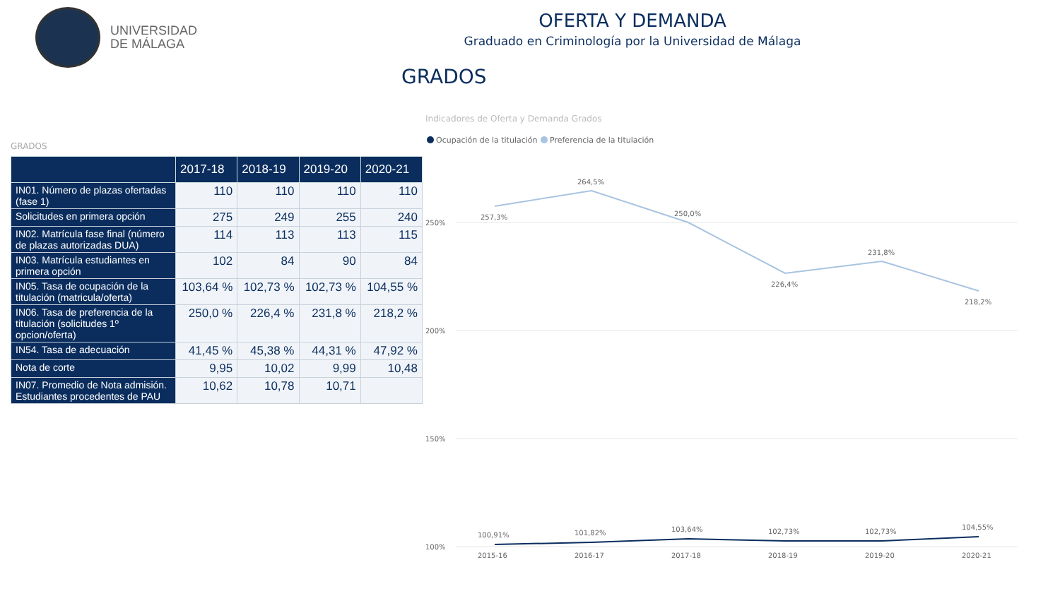UNIVERSIDAD
DE MÁLAGA
OFERTA Y DEMANDA
Graduado en Criminología por la Universidad de Málaga
GRADOS
GRADOS
| | 2017-18 | 2018-19 | 2019-20 | 2020-21 |
| --- | --- | --- | --- | --- |
| IN01. Número de plazas ofertadas (fase 1) | 110 | 110 | 110 | 110 |
| Solicitudes en primera opción | 275 | 249 | 255 | 240 |
| IN02. Matrícula fase final (número de plazas autorizadas DUA) | 114 | 113 | 113 | 115 |
| IN03. Matrícula estudiantes en primera opción | 102 | 84 | 90 | 84 |
| IN05. Tasa de ocupación de la titulación (matricula/oferta) | 103,64 % | 102,73 % | 102,73 % | 104,55 % |
| IN06. Tasa de preferencia de la titulación (solicitudes 1º opcion/oferta) | 250,0 % | 226,4 % | 231,8 % | 218,2 % |
| IN54. Tasa de adecuación | 41,45 % | 45,38 % | 44,31 % | 47,92 % |
| Nota de corte | 9,95 | 10,02 | 9,99 | 10,48 |
| IN07. Promedio de Nota admisión. Estudiantes procedentes de PAU | 10,62 | 10,78 | 10,71 | |
Indicadores de Oferta y Demanda Grados
Ocupación de la titulación
Preferencia de la titulación
250%
200%
150%
100%
257,3%
264,5%
250,0%
226,4%
231,8%
218,2%
100,91%
101,82%
103,64%
102,73%
102,73%
104,55%
2015-16
2016-17
2017-18
2018-19
2019-20
2020-21